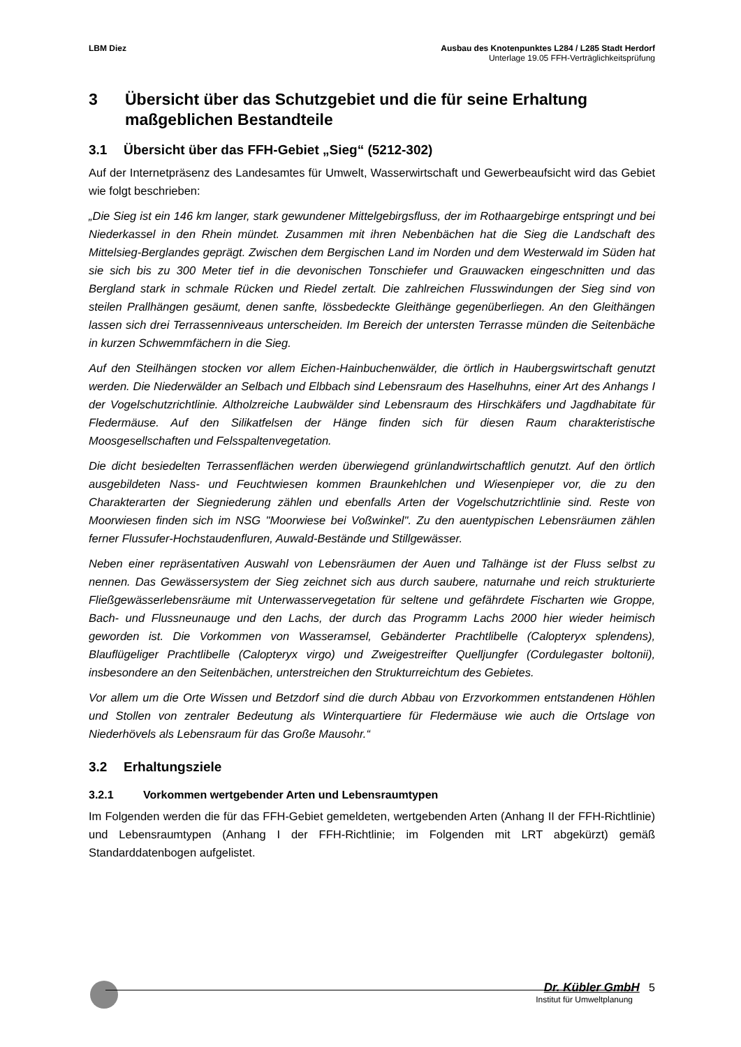LBM Diez Ausbau des Knotenpunktes L284 / L285 Stadt Herdorf
Unterlage 19.05 FFH-Verträglichkeitsprüfung
3 Übersicht über das Schutzgebiet und die für seine Erhaltung maßgeblichen Bestandteile
3.1 Übersicht über das FFH-Gebiet „Sieg“ (5212-302)
Auf der Internetpräsenz des Landesamtes für Umwelt, Wasserwirtschaft und Gewerbeaufsicht wird das Gebiet wie folgt beschrieben:
„Die Sieg ist ein 146 km langer, stark gewundener Mittelgebirgsfluss, der im Rothaargebirge entspringt und bei Niederkassel in den Rhein mündet. Zusammen mit ihren Nebenbächen hat die Sieg die Landschaft des Mittelsieg-Berglandes geprägt. Zwischen dem Bergischen Land im Norden und dem Westerwald im Süden hat sie sich bis zu 300 Meter tief in die devonischen Tonschiefer und Grauwacken eingeschnitten und das Bergland stark in schmale Rücken und Riedel zertalt. Die zahlreichen Flusswindungen der Sieg sind von steilen Prallhängen gesäumt, denen sanfte, lössbedeckte Gleithänge gegenüberliegen. An den Gleithängen lassen sich drei Terrassenniveaus unterscheiden. Im Bereich der untersten Terrasse münden die Seitenbäche in kurzen Schwemmfächern in die Sieg.
Auf den Steilhängen stocken vor allem Eichen-Hainbuchenwälder, die örtlich in Haubergswirtschaft genutzt werden. Die Niederwälder an Selbach und Elbbach sind Lebensraum des Haselhuhns, einer Art des Anhangs I der Vogelschutzrichtlinie. Altholzreiche Laubwälder sind Lebensraum des Hirschkäfers und Jagdhabitate für Fledermäuse. Auf den Silikatfelsen der Hänge finden sich für diesen Raum charakteristische Moosgesellschaften und Felsspaltenvegetation.
Die dicht besiedelten Terrassenflächen werden überwiegend grünlandwirtschaftlich genutzt. Auf den örtlich ausgebildeten Nass- und Feuchtwiesen kommen Braunkehlchen und Wiesenpieper vor, die zu den Charakterarten der Siegniederung zählen und ebenfalls Arten der Vogelschutzrichtlinie sind. Reste von Moorwiesen finden sich im NSG "Moorwiese bei Voßwinkel". Zu den auentypischen Lebensräumen zählen ferner Flussufer-Hochstaudenfluren, Auwald-Bestände und Stillgewässer.
Neben einer repräsentativen Auswahl von Lebensräumen der Auen und Talhänge ist der Fluss selbst zu nennen. Das Gewässersystem der Sieg zeichnet sich aus durch saubere, naturnahe und reich strukturierte Fließgewässerlebensräume mit Unterwasservegetation für seltene und gefährdete Fischarten wie Groppe, Bach- und Flussneunauge und den Lachs, der durch das Programm Lachs 2000 hier wieder heimisch geworden ist. Die Vorkommen von Wasseramsel, Gebänderter Prachtlibelle (Calopteryx splendens), Blauflügeliger Prachtlibelle (Calopteryx virgo) und Zweigestreifter Quelljungfer (Cordulegaster boltonii), insbesondere an den Seitenbächen, unterstreichen den Strukturreichtum des Gebietes.
Vor allem um die Orte Wissen und Betzdorf sind die durch Abbau von Erzvorkommen entstandenen Höhlen und Stollen von zentraler Bedeutung als Winterquartiere für Fledermäuse wie auch die Ortslage von Niederhövels als Lebensraum für das Große Mausohr.“
3.2 Erhaltungsziele
3.2.1 Vorkommen wertgebender Arten und Lebensraumtypen
Im Folgenden werden die für das FFH-Gebiet gemeldeten, wertgebenden Arten (Anhang II der FFH-Richtlinie) und Lebensraumtypen (Anhang I der FFH-Richtlinie; im Folgenden mit LRT abgekürzt) gemäß Standarddatenbogen aufgelistet.
Dr. Kübler GmbH 5
Institut für Umweltplanung